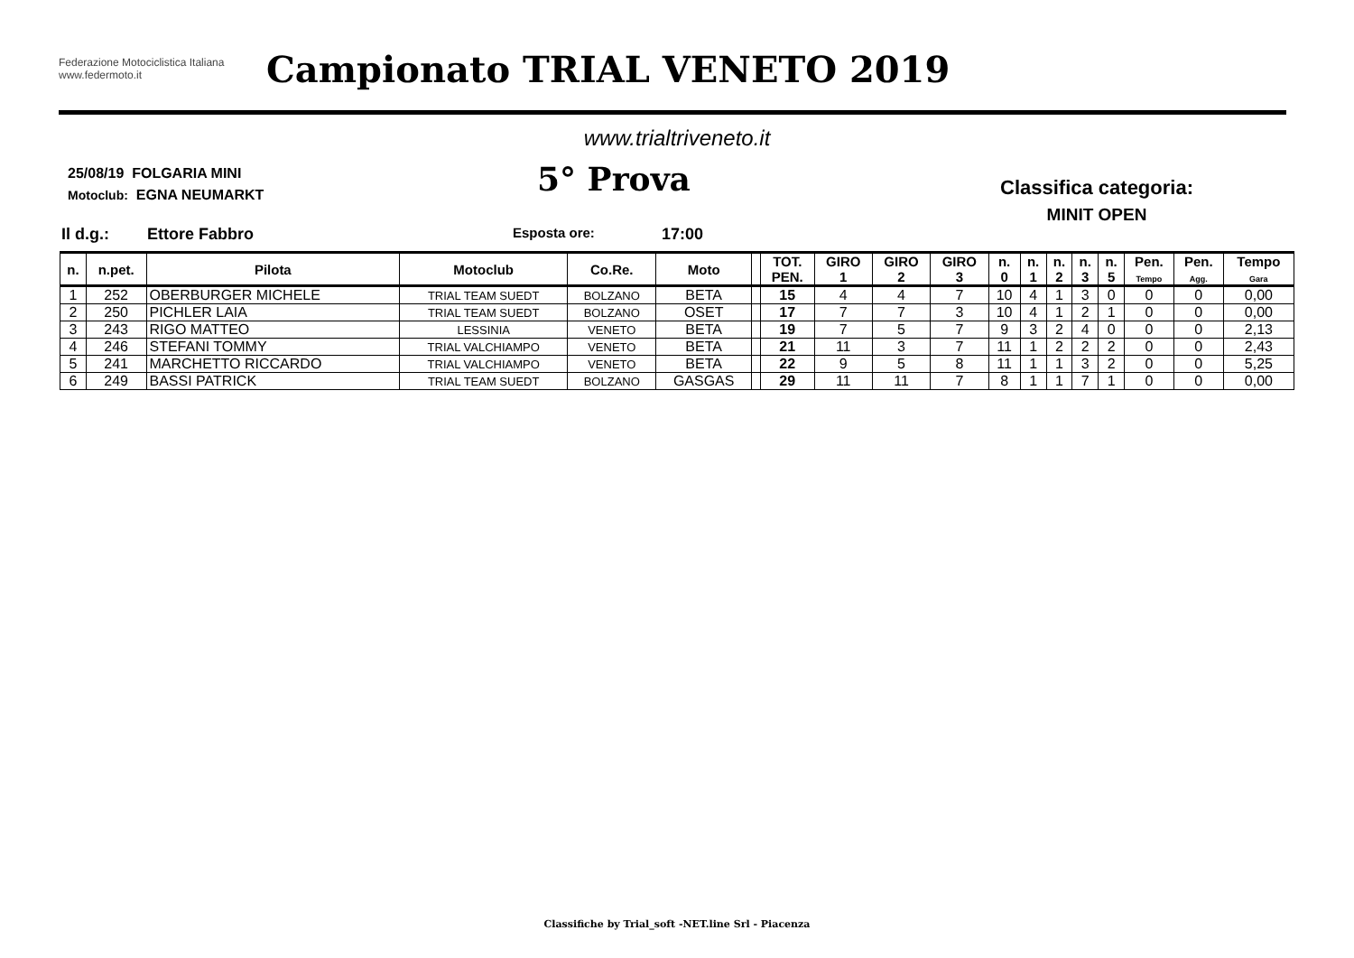Federazione Motociclistica Italiana
www.federmoto.it
Campionato TRIAL VENETO 2019
www.trialtriveneto.it
25/08/19 FOLGARIA MINI
Motoclub: EGNA NEUMARKT
5° Prova
Classifica categoria:
MINIT OPEN
Il d.g.: Ettore Fabbro Esposta ore: 17:00
| n. | n.pet. | Pilota | Motoclub | Co.Re. | Moto | | TOT. PEN. | GIRO 1 | GIRO 2 | GIRO 3 | n. 0 | n. 1 | n. 2 | n. 3 | n. 5 | Pen. Tempo | Pen. Agg. | Tempo Gara |
| --- | --- | --- | --- | --- | --- | --- | --- | --- | --- | --- | --- | --- | --- | --- | --- | --- | --- | --- |
| 1 | 252 | OBERBURGER MICHELE | TRIAL TEAM SUEDT | BOLZANO | BETA | | 15 | 4 | 4 | 7 | 10 | 4 | 1 | 3 | 0 | 0 | 0 | 0,00 |
| 2 | 250 | PICHLER LAIA | TRIAL TEAM SUEDT | BOLZANO | OSET | | 17 | 7 | 7 | 3 | 10 | 4 | 1 | 2 | 1 | 0 | 0 | 0,00 |
| 3 | 243 | RIGO MATTEO | LESSINIA | VENETO | BETA | | 19 | 7 | 5 | 7 | 9 | 3 | 2 | 4 | 0 | 0 | 0 | 2,13 |
| 4 | 246 | STEFANI TOMMY | TRIAL VALCHIAMPO | VENETO | BETA | | 21 | 11 | 3 | 7 | 11 | 1 | 2 | 2 | 2 | 0 | 0 | 2,43 |
| 5 | 241 | MARCHETTO RICCARDO | TRIAL VALCHIAMPO | VENETO | BETA | | 22 | 9 | 5 | 8 | 11 | 1 | 1 | 3 | 2 | 0 | 0 | 5,25 |
| 6 | 249 | BASSI PATRICK | TRIAL TEAM SUEDT | BOLZANO | GASGAS | | 29 | 11 | 11 | 7 | 8 | 1 | 1 | 7 | 1 | 0 | 0 | 0,00 |
Classifiche by Trial_soft -NET.line Srl - Piacenza